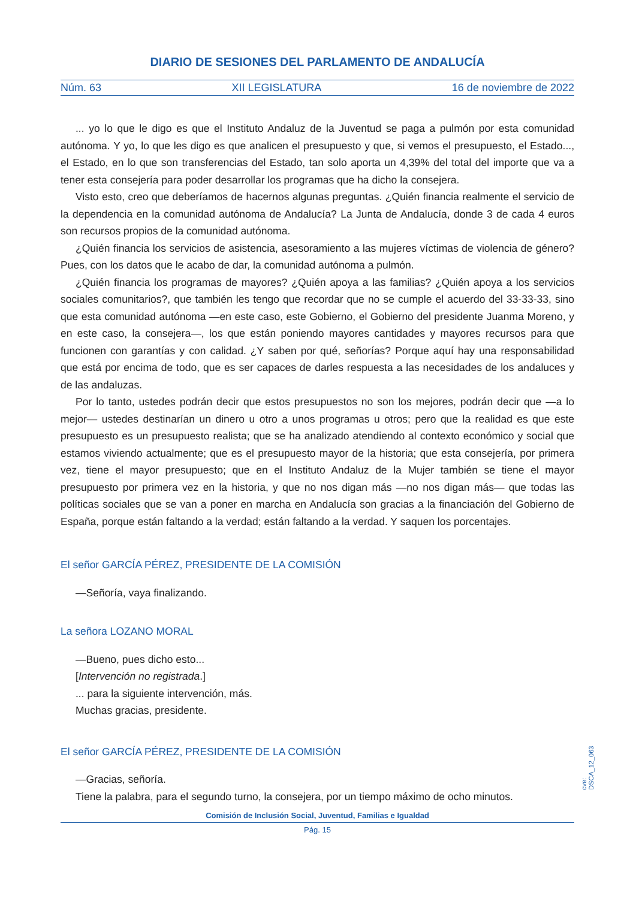DIARIO DE SESIONES DEL PARLAMENTO DE ANDALUCÍA
Núm. 63 XII LEGISLATURA 16 de noviembre de 2022
... yo lo que le digo es que el Instituto Andaluz de la Juventud se paga a pulmón por esta comunidad autónoma. Y yo, lo que les digo es que analicen el presupuesto y que, si vemos el presupuesto, el Estado..., el Estado, en lo que son transferencias del Estado, tan solo aporta un 4,39% del total del importe que va a tener esta consejería para poder desarrollar los programas que ha dicho la consejera.
Visto esto, creo que deberíamos de hacernos algunas preguntas. ¿Quién financia realmente el servicio de la dependencia en la comunidad autónoma de Andalucía? La Junta de Andalucía, donde 3 de cada 4 euros son recursos propios de la comunidad autónoma.
¿Quién financia los servicios de asistencia, asesoramiento a las mujeres víctimas de violencia de género? Pues, con los datos que le acabo de dar, la comunidad autónoma a pulmón.
¿Quién financia los programas de mayores? ¿Quién apoya a las familias? ¿Quién apoya a los servicios sociales comunitarios?, que también les tengo que recordar que no se cumple el acuerdo del 33-33-33, sino que esta comunidad autónoma —en este caso, este Gobierno, el Gobierno del presidente Juanma Moreno, y en este caso, la consejera—, los que están poniendo mayores cantidades y mayores recursos para que funcionen con garantías y con calidad. ¿Y saben por qué, señorías? Porque aquí hay una responsabilidad que está por encima de todo, que es ser capaces de darles respuesta a las necesidades de los andaluces y de las andaluzas.
Por lo tanto, ustedes podrán decir que estos presupuestos no son los mejores, podrán decir que —a lo mejor— ustedes destinarían un dinero u otro a unos programas u otros; pero que la realidad es que este presupuesto es un presupuesto realista; que se ha analizado atendiendo al contexto económico y social que estamos viviendo actualmente; que es el presupuesto mayor de la historia; que esta consejería, por primera vez, tiene el mayor presupuesto; que en el Instituto Andaluz de la Mujer también se tiene el mayor presupuesto por primera vez en la historia, y que no nos digan más —no nos digan más— que todas las políticas sociales que se van a poner en marcha en Andalucía son gracias a la financiación del Gobierno de España, porque están faltando a la verdad; están faltando a la verdad. Y saquen los porcentajes.
El señor GARCÍA PÉREZ, PRESIDENTE DE LA COMISIÓN
—Señoría, vaya finalizando.
La señora LOZANO MORAL
—Bueno, pues dicho esto...
[Intervención no registrada.]
... para la siguiente intervención, más.
Muchas gracias, presidente.
El señor GARCÍA PÉREZ, PRESIDENTE DE LA COMISIÓN
—Gracias, señoría.
Tiene la palabra, para el segundo turno, la consejera, por un tiempo máximo de ocho minutos.
cve: DSCA_12_063
Comisión de Inclusión Social, Juventud, Familias e Igualdad
Pág. 15